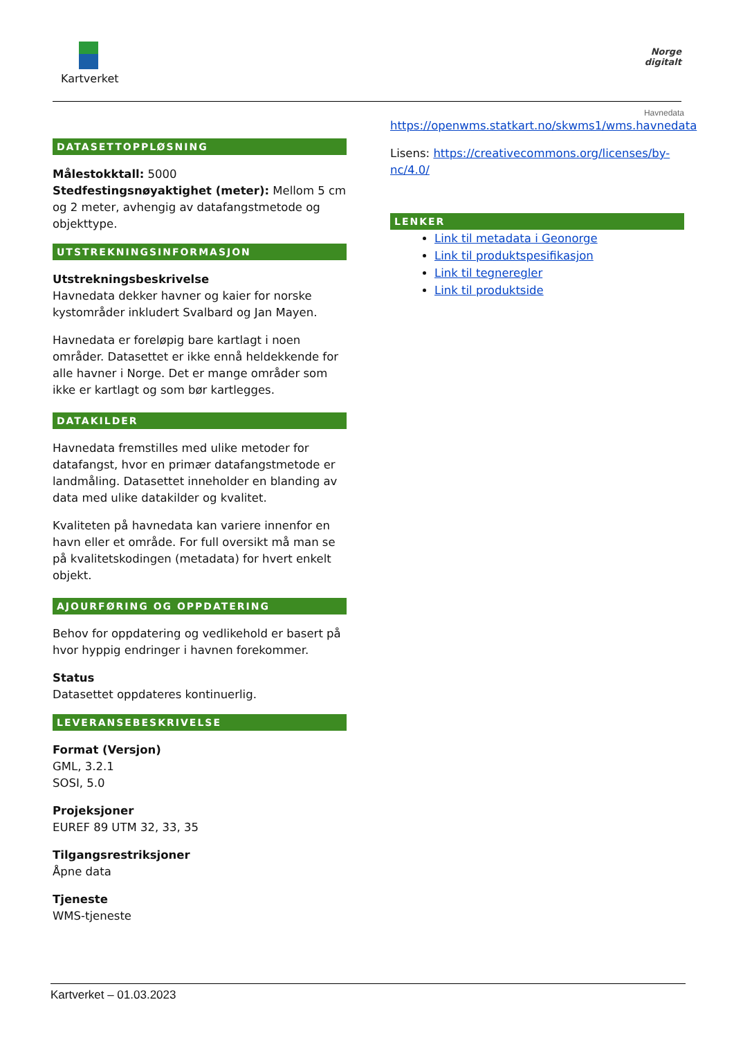Kartverket
Norge
digitalt
DATASETTOPPLØSNING
Målestokktall: 5000
Stedfestingsnøyaktighet (meter): Mellom 5 cm og 2 meter, avhengig av datafangstmetode og objekttype.
UTSTREKNINGSINFORMASJON
Utstrekningsbeskrivelse
Havnedata dekker havner og kaier for norske kystområder inkludert Svalbard og Jan Mayen.
Havnedata er foreløpig bare kartlagt i noen områder. Datasettet er ikke ennå heldekkende for alle havner i Norge. Det er mange områder som ikke er kartlagt og som bør kartlegges.
DATAKILDER
Havnedata fremstilles med ulike metoder for datafangst, hvor en primær datafangstmetode er landmåling. Datasettet inneholder en blanding av data med ulike datakilder og kvalitet.
Kvaliteten på havnedata kan variere innenfor en havn eller et område. For full oversikt må man se på kvalitetskodingen (metadata) for hvert enkelt objekt.
AJOURFØRING OG OPPDATERING
Behov for oppdatering og vedlikehold er basert på hvor hyppig endringer i havnen forekommer.
Status
Datasettet oppdateres kontinuerlig.
LEVERANSEBESKRIVELSE
Format (Versjon)
GML, 3.2.1
SOSI, 5.0
Projeksjoner
EUREF 89 UTM 32, 33, 35
Tilgangsrestriksjoner
Åpne data
Tjeneste
WMS-tjeneste
Havnedata
https://openwms.statkart.no/skwms1/wms.havnedata
Lisens: https://creativecommons.org/licenses/by-nc/4.0/
LENKER
Link til metadata i Geonorge
Link til produktspesifikasjon
Link til tegneregler
Link til produktside
Kartverket – 01.03.2023